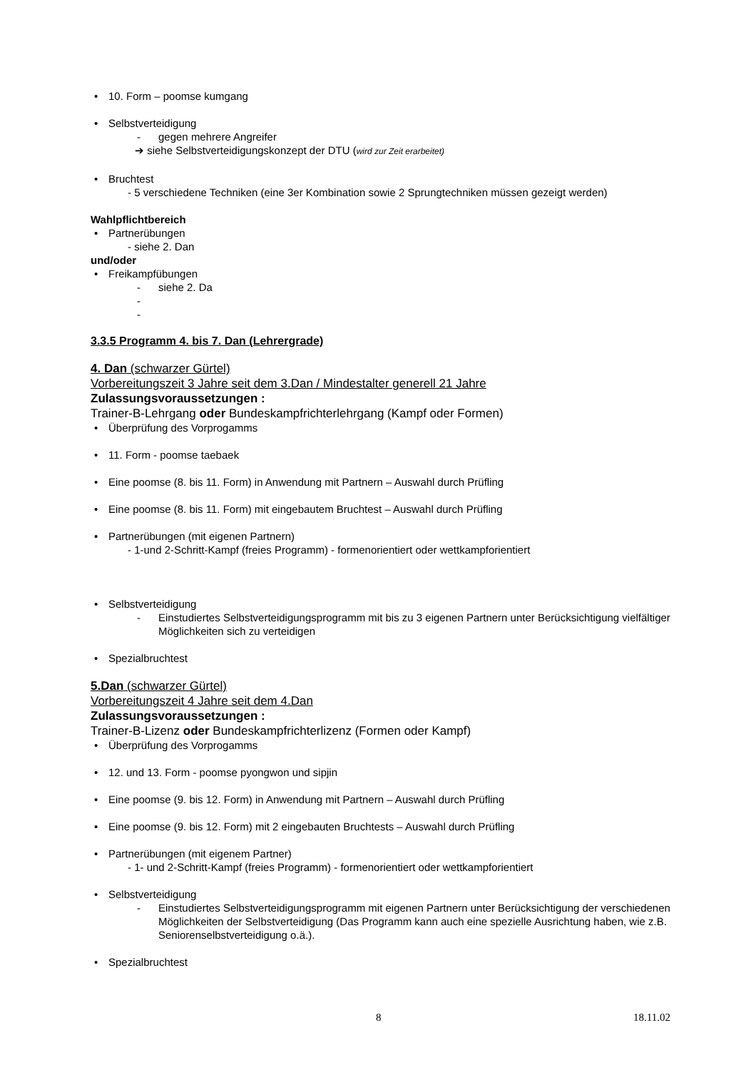• 10. Form – poomse kumgang
• Selbstverteidigung
- gegen mehrere Angreifer
➔ siehe Selbstverteidigungskonzept der DTU (wird zur Zeit erarbeitet)
• Bruchtest
- 5 verschiedene Techniken (eine 3er Kombination sowie 2 Sprungtechniken müssen gezeigt werden)
Wahlpflichtbereich
• Partnerübungen
- siehe 2. Dan
und/oder
• Freikampfübungen
- siehe 2. Da
- -
3.3.5 Programm 4. bis 7. Dan (Lehrergrade)
4. Dan (schwarzer Gürtel)
Vorbereitungszeit 3 Jahre seit dem 3.Dan / Mindestalter generell 21 Jahre
Zulassungsvoraussetzungen :
Trainer-B-Lehrgang oder Bundeskampfrichterlehrgang (Kampf oder Formen)
• Überprüfung des Vorprogamms
• 11. Form - poomse taebaek
• Eine poomse (8. bis 11. Form) in Anwendung mit Partnern – Auswahl durch Prüfling
• Eine poomse (8. bis 11. Form) mit eingebautem Bruchtest – Auswahl durch Prüfling
• Partnerübungen (mit eigenen Partnern)
- 1-und 2-Schritt-Kampf (freies Programm) - formenorientiert oder wettkampforientiert
• Selbstverteidigung
- Einstudiertes Selbstverteidigungsprogramm mit bis zu 3 eigenen Partnern unter Berücksichtigung vielfältiger Möglichkeiten sich zu verteidigen
• Spezialbruchtest
5.Dan (schwarzer Gürtel)
Vorbereitungszeit 4 Jahre seit dem 4.Dan
Zulassungsvoraussetzungen :
Trainer-B-Lizenz oder Bundeskampfrichterlizenz (Formen oder Kampf)
• Überprüfung des Vorprogamms
• 12. und 13. Form - poomse pyongwon und sipjin
• Eine poomse (9. bis 12. Form) in Anwendung mit Partnern – Auswahl durch Prüfling
• Eine poomse (9. bis 12. Form) mit 2 eingebauten Bruchtests – Auswahl durch Prüfling
• Partnerübungen (mit eigenem Partner)
- 1- und 2-Schritt-Kampf (freies Programm) - formenorientiert oder wettkampforientiert
• Selbstverteidigung
- Einstudiertes Selbstverteidigungsprogramm mit eigenen Partnern unter Berücksichtigung der verschiedenen Möglichkeiten der Selbstverteidigung (Das Programm kann auch eine spezielle Ausrichtung haben, wie z.B. Seniorenselbstverteidigung o.ä.).
• Spezialbruchtest
8 18.11.02